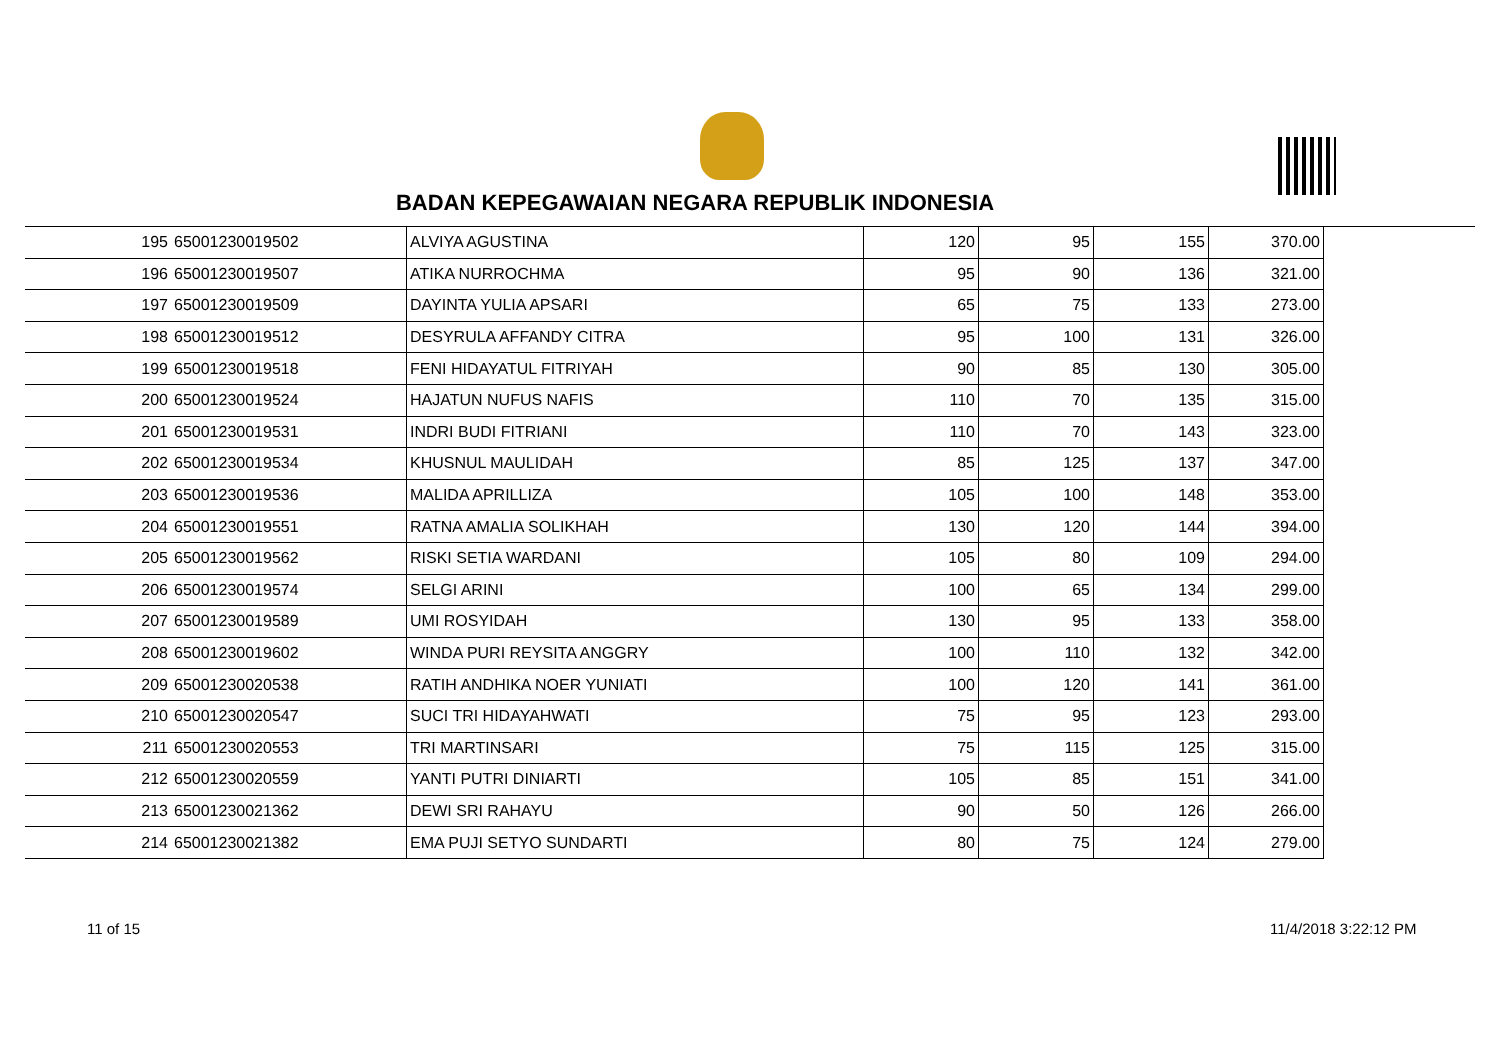BADAN KEPEGAWAIAN NEGARA REPUBLIK INDONESIA
| 195 | 65001230019502 | ALVIYA AGUSTINA | 120 | 95 | 155 | 370.00 |
| 196 | 65001230019507 | ATIKA NURROCHMA | 95 | 90 | 136 | 321.00 |
| 197 | 65001230019509 | DAYINTA YULIA APSARI | 65 | 75 | 133 | 273.00 |
| 198 | 65001230019512 | DESYRULA AFFANDY CITRA | 95 | 100 | 131 | 326.00 |
| 199 | 65001230019518 | FENI HIDAYATUL FITRIYAH | 90 | 85 | 130 | 305.00 |
| 200 | 65001230019524 | HAJATUN NUFUS NAFIS | 110 | 70 | 135 | 315.00 |
| 201 | 65001230019531 | INDRI BUDI FITRIANI | 110 | 70 | 143 | 323.00 |
| 202 | 65001230019534 | KHUSNUL MAULIDAH | 85 | 125 | 137 | 347.00 |
| 203 | 65001230019536 | MALIDA APRILLIZA | 105 | 100 | 148 | 353.00 |
| 204 | 65001230019551 | RATNA AMALIA SOLIKHAH | 130 | 120 | 144 | 394.00 |
| 205 | 65001230019562 | RISKI SETIA WARDANI | 105 | 80 | 109 | 294.00 |
| 206 | 65001230019574 | SELGI ARINI | 100 | 65 | 134 | 299.00 |
| 207 | 65001230019589 | UMI ROSYIDAH | 130 | 95 | 133 | 358.00 |
| 208 | 65001230019602 | WINDA PURI REYSITA ANGGRY | 100 | 110 | 132 | 342.00 |
| 209 | 65001230020538 | RATIH ANDHIKA NOER YUNIATI | 100 | 120 | 141 | 361.00 |
| 210 | 65001230020547 | SUCI TRI HIDAYAHWATI | 75 | 95 | 123 | 293.00 |
| 211 | 65001230020553 | TRI MARTINSARI | 75 | 115 | 125 | 315.00 |
| 212 | 65001230020559 | YANTI PUTRI DINIARTI | 105 | 85 | 151 | 341.00 |
| 213 | 65001230021362 | DEWI SRI RAHAYU | 90 | 50 | 126 | 266.00 |
| 214 | 65001230021382 | EMA PUJI SETYO SUNDARTI | 80 | 75 | 124 | 279.00 |
11 of 15 11/4/2018 3:22:12 PM